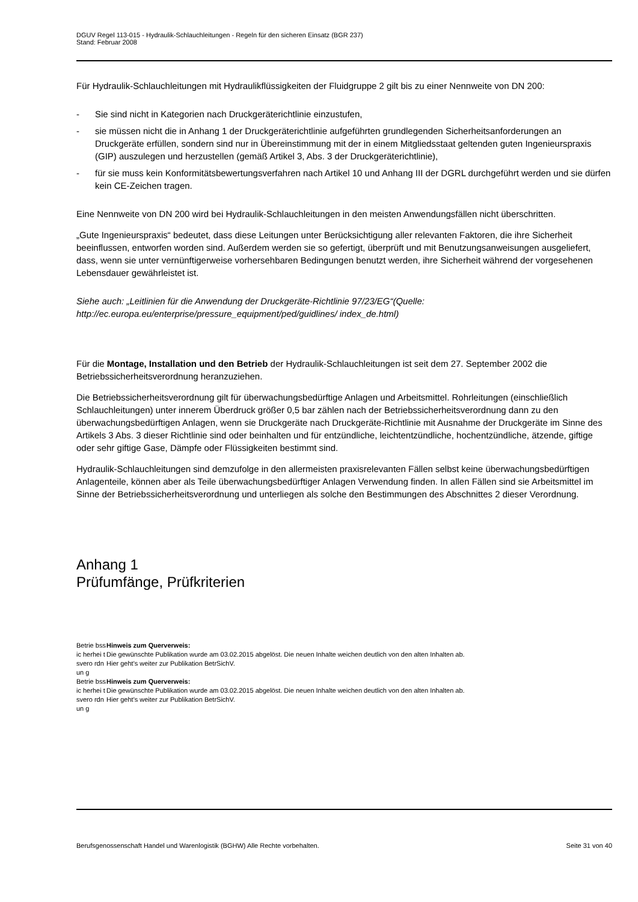DGUV Regel 113-015 - Hydraulik-Schlauchleitungen - Regeln für den sicheren Einsatz (BGR 237)
Stand: Februar 2008
Für Hydraulik-Schlauchleitungen mit Hydraulikflüssigkeiten der Fluidgruppe 2 gilt bis zu einer Nennweite von DN 200:
- Sie sind nicht in Kategorien nach Druckgeräterichtlinie einzustufen,
- sie müssen nicht die in Anhang 1 der Druckgeräterichtlinie aufgeführten grundlegenden Sicherheitsanforderungen an Druckgeräte erfüllen, sondern sind nur in Übereinstimmung mit der in einem Mitgliedsstaat geltenden guten Ingenieurspraxis (GIP) auszulegen und herzustellen (gemäß Artikel 3, Abs. 3 der Druckgeräterichtlinie),
- für sie muss kein Konformitätsbewertungsverfahren nach Artikel 10 und Anhang III der DGRL durchgeführt werden und sie dürfen kein CE-Zeichen tragen.
Eine Nennweite von DN 200 wird bei Hydraulik-Schlauchleitungen in den meisten Anwendungsfällen nicht überschritten.
„Gute Ingenieurspraxis“ bedeutet, dass diese Leitungen unter Berücksichtigung aller relevanten Faktoren, die ihre Sicherheit beeinflussen, entworfen worden sind. Außerdem werden sie so gefertigt, überprüft und mit Benutzungsanweisungen ausgeliefert, dass, wenn sie unter vernünftigerweise vorhersehbaren Bedingungen benutzt werden, ihre Sicherheit während der vorgesehenen Lebensdauer gewährleistet ist.
Siehe auch: „Leitlinien für die Anwendung der Druckgeräte-Richtlinie 97/23/EG“(Quelle: http://ec.europa.eu/enterprise/pressure_equipment/ped/guidlines/ index_de.html)
Für die Montage, Installation und den Betrieb der Hydraulik-Schlauchleitungen ist seit dem 27. September 2002 die Betriebssicherheitsverordnung heranzuziehen.
Die Betriebssicherheitsverordnung gilt für überwachungsbedürftige Anlagen und Arbeitsmittel. Rohrleitungen (einschließlich Schlauchleitungen) unter innerem Überdruck größer 0,5 bar zählen nach der Betriebssicherheitsverordnung dann zu den überwachungsbedürftigen Anlagen, wenn sie Druckgeräte nach Druckgeräte-Richtlinie mit Ausnahme der Druckgeräte im Sinne des Artikels 3 Abs. 3 dieser Richtlinie sind oder beinhalten und für entzündliche, leichtentzündliche, hochentzündliche, ätzende, giftige oder sehr giftige Gase, Dämpfe oder Flüssigkeiten bestimmt sind.
Hydraulik-Schlauchleitungen sind demzufolge in den allermeisten praxisrelevanten Fällen selbst keine überwachungsbedürftigen Anlagenteile, können aber als Teile überwachungsbedürftiger Anlagen Verwendung finden. In allen Fällen sind sie Arbeitsmittel im Sinne der Betriebssicherheitsverordnung und unterliegen als solche den Bestimmungen des Abschnittes 2 dieser Verordnung.
Anhang 1
Prüfumfänge, Prüfkriterien
Betrie bssic herhei tsvero rdnun g
Hinweis zum Querverweis:
Die gewünschte Publikation wurde am 03.02.2015 abgelöst. Die neuen Inhalte weichen deutlich von den alten Inhalten ab.
Hier geht's weiter zur Publikation BetrSichV.
Betrie bssic herhei tsvero rdnun g
Hinweis zum Querverweis:
Die gewünschte Publikation wurde am 03.02.2015 abgelöst. Die neuen Inhalte weichen deutlich von den alten Inhalten ab.
Hier geht's weiter zur Publikation BetrSichV.
Berufsgenossenschaft Handel und Warenlogistik (BGHW) Alle Rechte vorbehalten. Seite 31 von 40